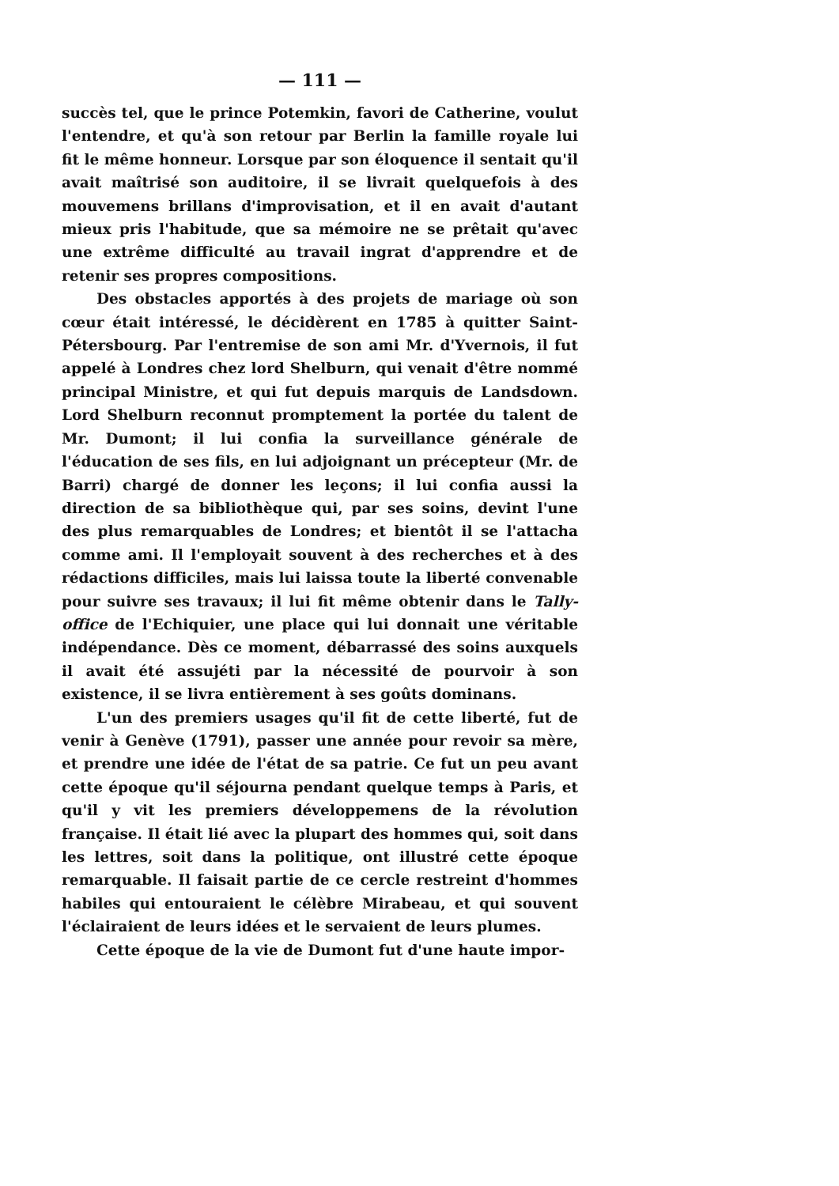— 111 —
succès tel, que le prince Potemkin, favori de Catherine, voulut l'entendre, et qu'à son retour par Berlin la famille royale lui fit le même honneur. Lorsque par son éloquence il sentait qu'il avait maîtrisé son auditoire, il se livrait quelquefois à des mouvemens brillans d'improvisation, et il en avait d'autant mieux pris l'habitude, que sa mémoire ne se prêtait qu'avec une extrême difficulté au travail ingrat d'apprendre et de retenir ses propres compositions.
Des obstacles apportés à des projets de mariage où son cœur était intéressé, le décidèrent en 1785 à quitter Saint-Pétersbourg. Par l'entremise de son ami Mr. d'Yvernois, il fut appelé à Londres chez lord Shelburn, qui venait d'être nommé principal Ministre, et qui fut depuis marquis de Landsdown. Lord Shelburn reconnut promptement la portée du talent de Mr. Dumont; il lui confia la surveillance générale de l'éducation de ses fils, en lui adjoignant un précepteur (Mr. de Barri) chargé de donner les leçons; il lui confia aussi la direction de sa bibliothèque qui, par ses soins, devint l'une des plus remarquables de Londres; et bientôt il se l'attacha comme ami. Il l'employait souvent à des recherches et à des rédactions difficiles, mais lui laissa toute la liberté convenable pour suivre ses travaux; il lui fit même obtenir dans le Tally-office de l'Echiquier, une place qui lui donnait une véritable indépendance. Dès ce moment, débarrassé des soins auxquels il avait été assujéti par la nécessité de pourvoir à son existence, il se livra entièrement à ses goûts dominans.
L'un des premiers usages qu'il fit de cette liberté, fut de venir à Genève (1791), passer une année pour revoir sa mère, et prendre une idée de l'état de sa patrie. Ce fut un peu avant cette époque qu'il séjourna pendant quelque temps à Paris, et qu'il y vit les premiers développemens de la révolution française. Il était lié avec la plupart des hommes qui, soit dans les lettres, soit dans la politique, ont illustré cette époque remarquable. Il faisait partie de ce cercle restreint d'hommes habiles qui entouraient le célèbre Mirabeau, et qui souvent l'éclairaient de leurs idées et le servaient de leurs plumes.
Cette époque de la vie de Dumont fut d'une haute impor-